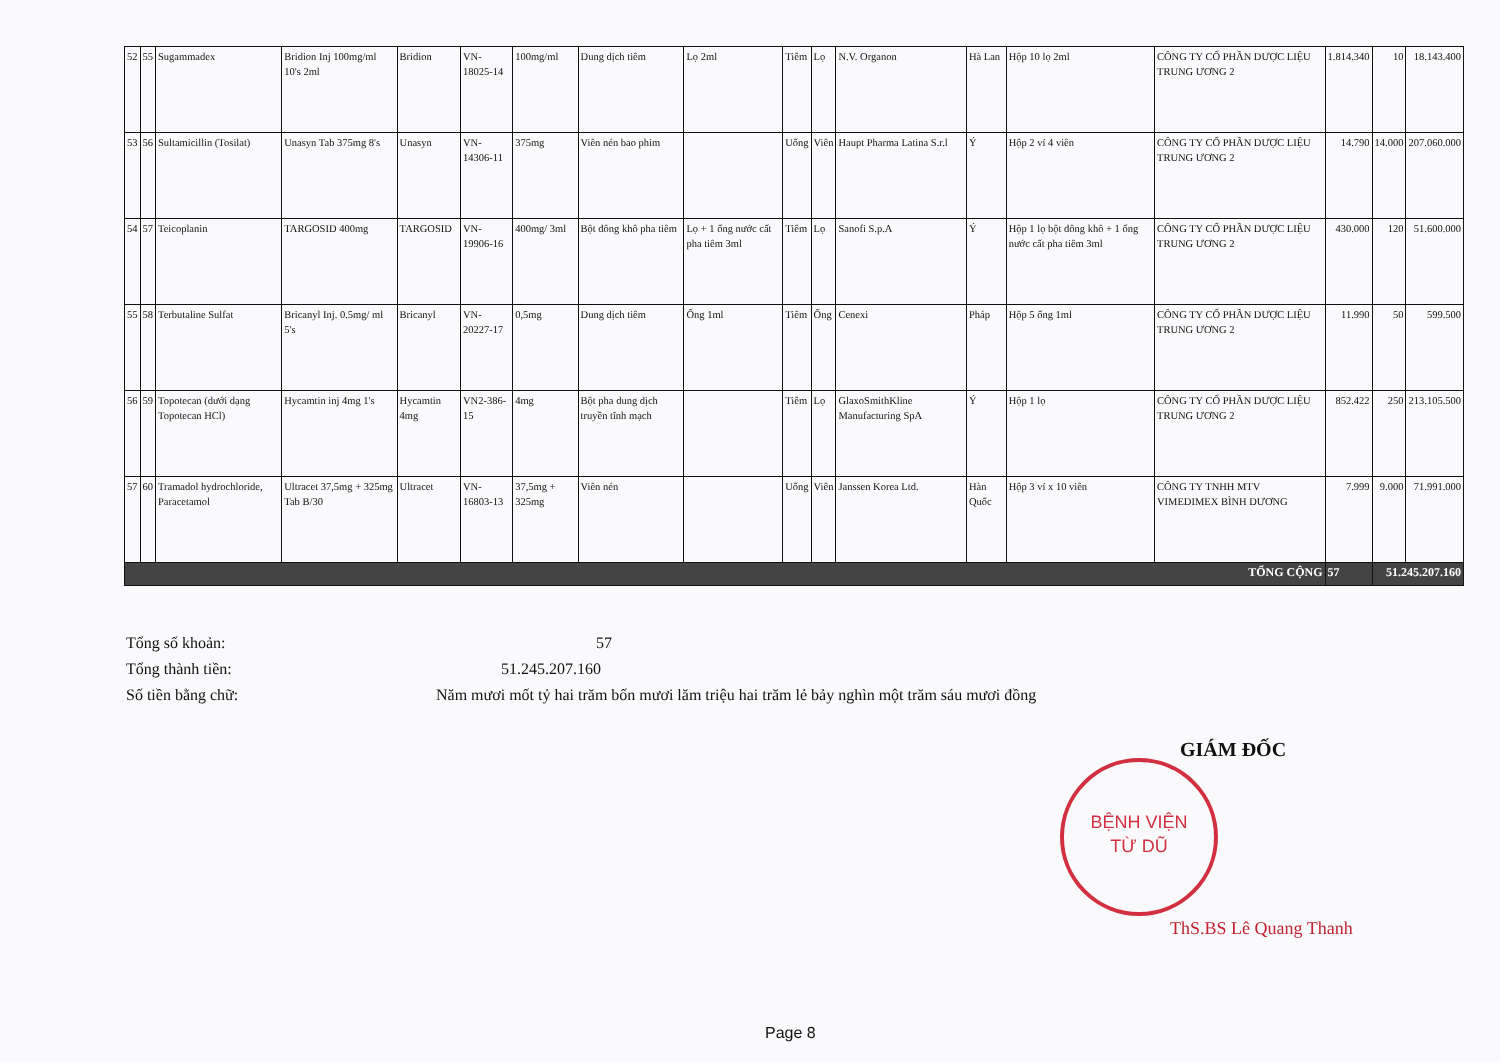| 52 | 55 | Sugammadex | Bridion Inj 100mg/ml 10's 2ml | Bridion | VN-18025-14 | 100mg/ml | Dung dịch tiêm | Lọ 2ml | Tiêm | Lọ | N.V. Organon | Hà Lan | Hộp 10 lọ 2ml | CÔNG TY CỔ PHẦN DƯỢC LIỆU TRUNG ƯƠNG 2 | 1.814.340 | 10 | 18.143.400 |
| 53 | 56 | Sultamicillin (Tosilat) | Unasyn Tab 375mg 8's | Unasyn | VN-14306-11 | 375mg | Viên nén bao phim | | Uống | Viên | Haupt Pharma Latina S.r.l | Ý | Hộp 2 vỉ 4 viên | CÔNG TY CỔ PHẦN DƯỢC LIỆU TRUNG ƯƠNG 2 | 14.790 | 14.000 | 207.060.000 |
| 54 | 57 | Teicoplanin | TARGOSID 400mg | TARGOSID | VN-19906-16 | 400mg/ 3ml | Bột đông khô pha tiêm | Lọ + 1 ống nước cất pha tiêm 3ml | Tiêm | Lọ | Sanofi S.p.A | Ý | Hộp 1 lọ bột đông khô + 1 ống nước cất pha tiêm 3ml | CÔNG TY CỔ PHẦN DƯỢC LIỆU TRUNG ƯƠNG 2 | 430.000 | 120 | 51.600.000 |
| 55 | 58 | Terbutaline Sulfat | Bricanyl Inj. 0.5mg/ ml 5's | Bricanyl | VN-20227-17 | 0,5mg | Dung dịch tiêm | Ống 1ml | Tiêm | Ống | Cenexi | Pháp | Hộp 5 ống 1ml | CÔNG TY CỔ PHẦN DƯỢC LIỆU TRUNG ƯƠNG 2 | 11.990 | 50 | 599.500 |
| 56 | 59 | Topotecan (dưới dạng Topotecan HCl) | Hycamtin inj 4mg 1's | Hycamtin 4mg | VN2-386-15 | 4mg | Bột pha dung dịch truyền tĩnh mạch | | Tiêm | Lọ | GlaxoSmithKline Manufacturing SpA | Ý | Hộp 1 lọ | CÔNG TY CỔ PHẦN DƯỢC LIỆU TRUNG ƯƠNG 2 | 852.422 | 250 | 213.105.500 |
| 57 | 60 | Tramadol hydrochloride, Paracetamol | Ultracet 37,5mg + 325mg Tab B/30 | Ultracet | VN-16803-13 | 37,5mg + 325mg | Viên nén | | Uống | Viên | Janssen Korea Ltd. | Hàn Quốc | Hộp 3 vỉ x 10 viên | CÔNG TY TNHH MTV VIMEDIMEX BÌNH DƯƠNG | 7.999 | 9.000 | 71.991.000 |
| TỔNG CỘNG | | | | | | | | | | | | | | | 57 | 51.245.207.160 | |
Tổng số khoản: 57
Tổng thành tiền: 51.245.207.160
Số tiền bằng chữ: Năm mươi mốt tỷ hai trăm bốn mươi lăm triệu hai trăm lẻ bảy nghìn một trăm sáu mươi đồng
GIÁM ĐỐC
BỆNH VIỆN
TỪ DŨ
ThS.BS Lê Quang Thanh
Page 8